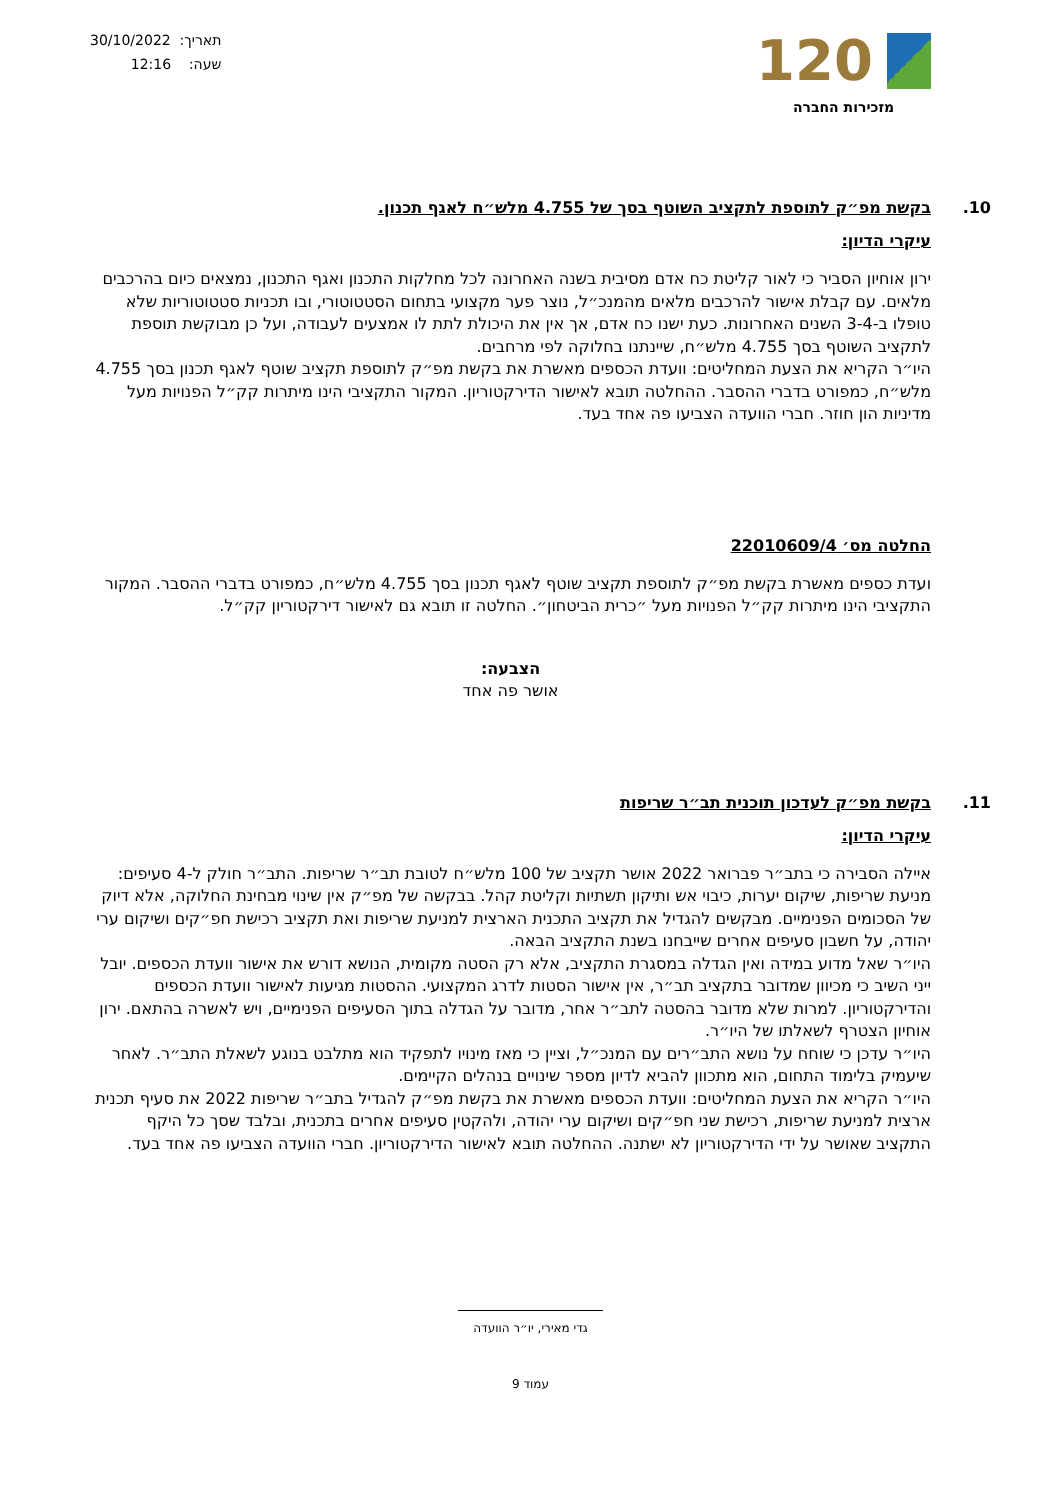120
מזכירות החברה
תאריך: 30/10/2022
שעה: 12:16
10. בקשת מפ״ק לתוספת לתקציב השוטף בסך של 4.755 מלש״ח לאגף תכנון.
עיקרי הדיון:
ירון אוחיון הסביר כי לאור קליטת כח אדם מסיבית בשנה האחרונה לכל מחלקות התכנון ואגף התכנון, נמצאים כיום בהרכבים מלאים. עם קבלת אישור להרכבים מלאים מהמנכ״ל, נוצר פער מקצועי בתחום הסטטוטורי, ובו תכניות סטטוטוריות שלא טופלו ב-3-4 השנים האחרונות. כעת ישנו כח אדם, אך אין את היכולת לתת לו אמצעים לעבודה, ועל כן מבוקשת תוספת לתקציב השוטף בסך 4.755 מלש״ח, שיינתנו בחלוקה לפי מרחבים.
היו״ר הקריא את הצעת המחליטים: וועדת הכספים מאשרת את בקשת מפ״ק לתוספת תקציב שוטף לאגף תכנון בסך 4.755 מלש״ח, כמפורט בדברי ההסבר. ההחלטה תובא לאישור הדירקטוריון. המקור התקציבי הינו מיתרות קק״ל הפנויות מעל מדיניות הון חוזר. חברי הוועדה הצביעו פה אחד בעד.
החלטה מס׳ 22010609/4
ועדת כספים מאשרת בקשת מפ״ק לתוספת תקציב שוטף לאגף תכנון בסך 4.755 מלש״ח, כמפורט בדברי ההסבר. המקור התקציבי הינו מיתרות קק״ל הפנויות מעל ״כרית הביטחון״. החלטה זו תובא גם לאישור דירקטוריון קק״ל.
הצבעה:
אושר פה אחד
11. בקשת מפ״ק לעדכון תוכנית תב״ר שריפות
עיקרי הדיון:
איילה הסבירה כי בתב״ר פברואר 2022 אושר תקציב של 100 מלש״ח לטובת תב״ר שריפות. התב״ר חולק ל-4 סעיפים: מניעת שריפות, שיקום יערות, כיבוי אש ותיקון תשתיות וקליטת קהל. בבקשה של מפ״ק אין שינוי מבחינת החלוקה, אלא דיוק של הסכומים הפנימיים. מבקשים להגדיל את תקציב התכנית הארצית למניעת שריפות ואת תקציב רכישת חפ״קים ושיקום ערי יהודה, על חשבון סעיפים אחרים שייבחנו בשנת התקציב הבאה.
היו״ר שאל מדוע במידה ואין הגדלה במסגרת התקציב, אלא רק הסטה מקומית, הנושא דורש את אישור וועדת הכספים. יובל ייני השיב כי מכיוון שמדובר בתקציב תב״ר, אין אישור הסטות לדרג המקצועי. ההסטות מגיעות לאישור וועדת הכספים והדירקטוריון. למרות שלא מדובר בהסטה לתב״ר אחר, מדובר על הגדלה בתוך הסעיפים הפנימיים, ויש לאשרה בהתאם. ירון אוחיון הצטרף לשאלתו של היו״ר.
היו״ר עדכן כי שוחח על נושא התב״רים עם המנכ״ל, וציין כי מאז מינויו לתפקיד הוא מתלבט בנוגע לשאלת התב״ר. לאחר שיעמיק בלימוד התחום, הוא מתכוון להביא לדיון מספר שינויים בנהלים הקיימים.
היו״ר הקריא את הצעת המחליטים: וועדת הכספים מאשרת את בקשת מפ״ק להגדיל בתב״ר שריפות 2022 את סעיף תכנית ארצית למניעת שריפות, רכישת שני חפ״קים ושיקום ערי יהודה, ולהקטין סעיפים אחרים בתכנית, ובלבד שסך כל היקף התקציב שאושר על ידי הדירקטוריון לא ישתנה. ההחלטה תובא לאישור הדירקטוריון. חברי הוועדה הצביעו פה אחד בעד.
גדי מאירי, יו״ר הוועדה
עמוד 9